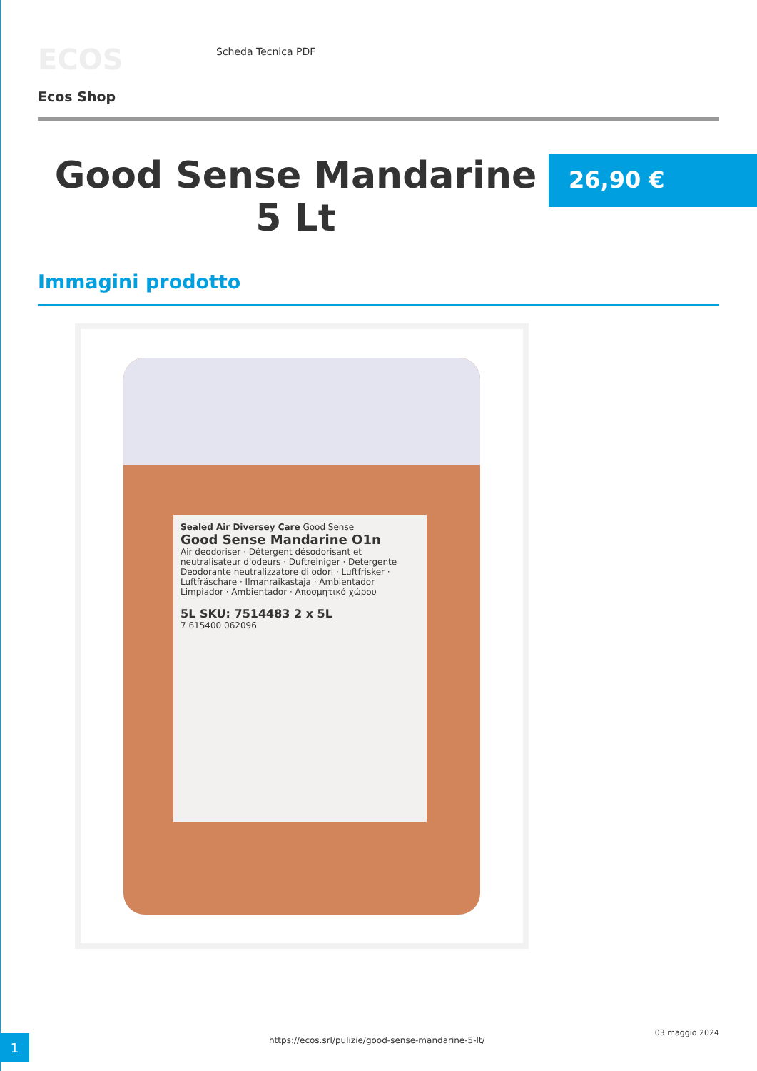ECOS
Ecos Shop
Scheda Tecnica PDF
Good Sense Mandarine 5 Lt
26,90 €
Immagini prodotto
Sealed Air Diversey Care Good Sense
Good Sense Mandarine O1n
Air deodoriser · Détergent désodorisant et neutralisateur d'odeurs · Duftreiniger · Detergente Deodorante neutralizzatore di odori · Luftfrisker · Luftfräschare · Ilmanraikastaja · Ambientador Limpiador · Ambientador · Αποσμητικό χώρου
5L SKU: 7514483 2 x 5L
7 615400 062096
1
https://ecos.srl/pulizie/good-sense-mandarine-5-lt/
03 maggio 2024